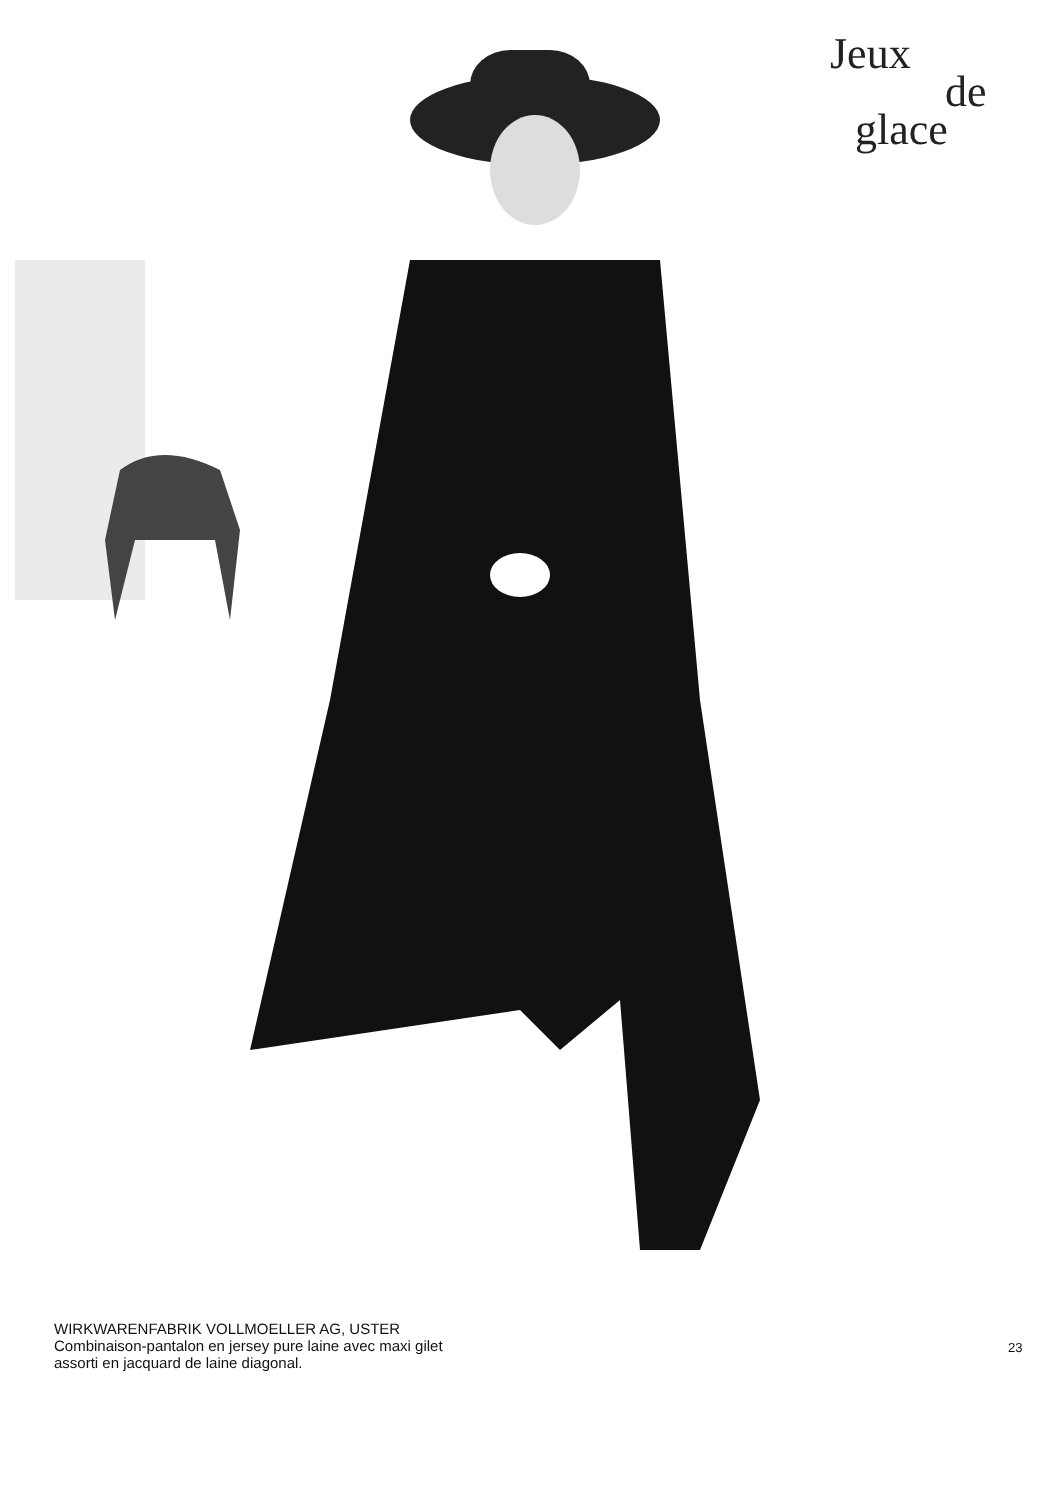Jeux
de
glace
WIRKWARENFABRIK VOLLMOELLER AG, USTER
Combinaison-pantalon en jersey pure laine avec maxi gilet
assorti en jacquard de laine diagonal.
23